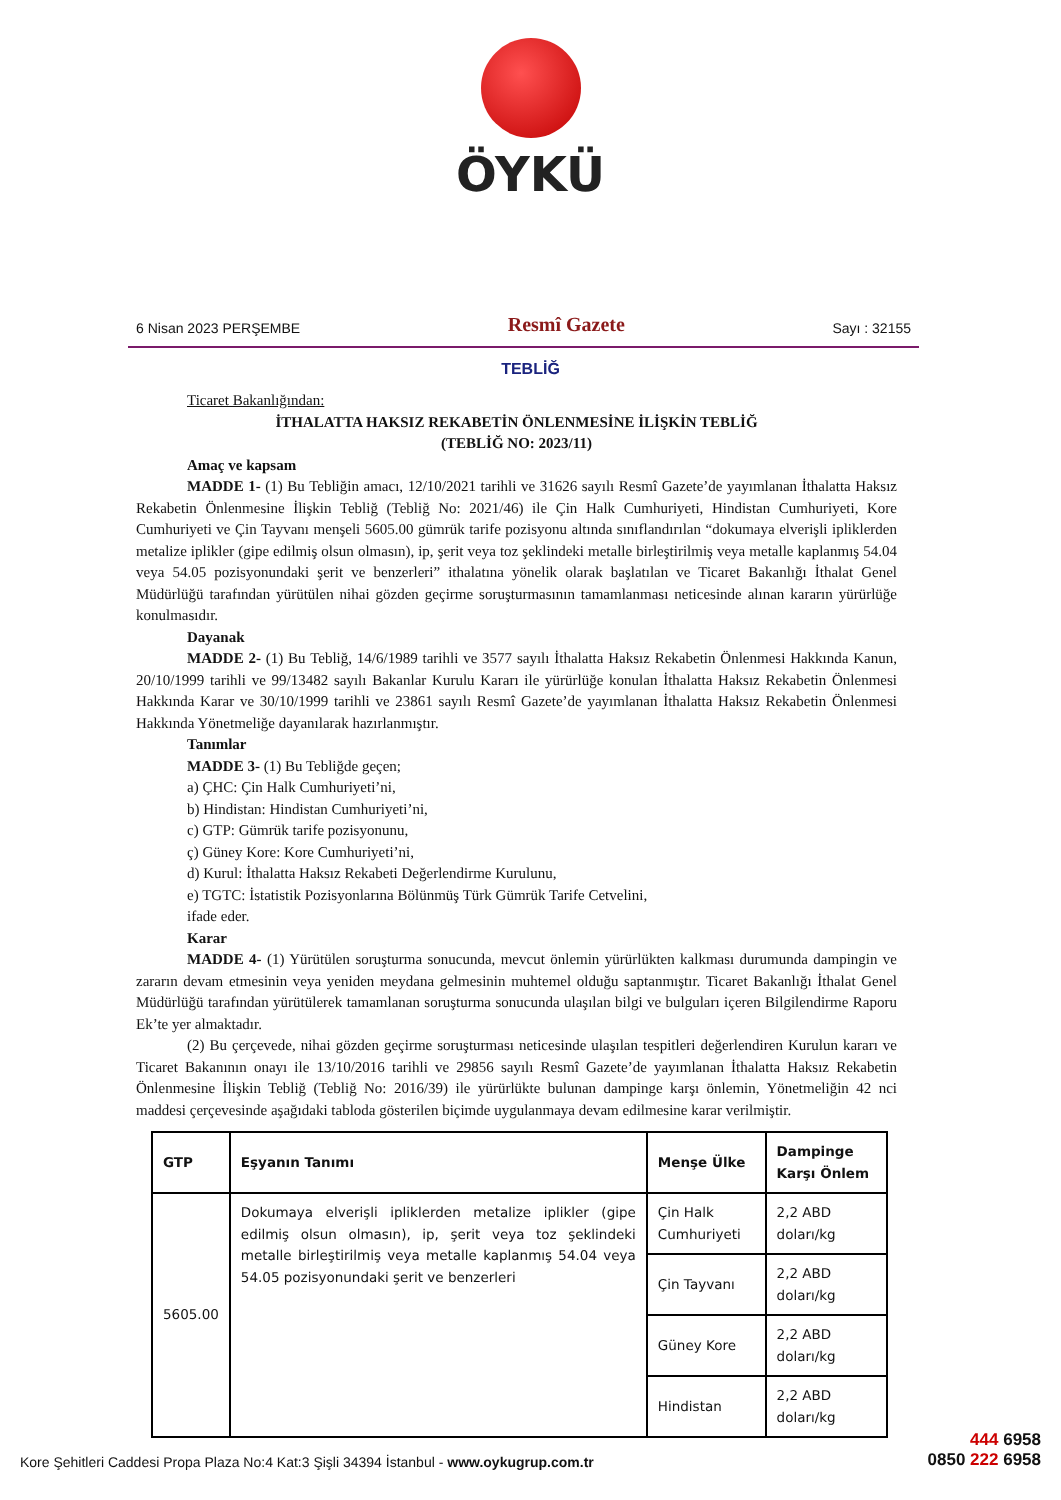ÖYKÜ
6 Nisan 2023 PERŞEMBE Resmî Gazete Sayı : 32155
TEBLİĞ
Ticaret Bakanlığından:
İTHALATTA HAKSIZ REKABETİN ÖNLENMESİNE İLİŞKİN TEBLİĞ
(TEBLİĞ NO: 2023/11)
Amaç ve kapsam
MADDE 1- (1) Bu Tebliğin amacı, 12/10/2021 tarihli ve 31626 sayılı Resmî Gazete’de yayımlanan İthalatta Haksız Rekabetin Önlenmesine İlişkin Tebliğ (Tebliğ No: 2021/46) ile Çin Halk Cumhuriyeti, Hindistan Cumhuriyeti, Kore Cumhuriyeti ve Çin Tayvanı menşeli 5605.00 gümrük tarife pozisyonu altında sınıflandırılan “dokumaya elverişli ipliklerden metalize iplikler (gipe edilmiş olsun olmasın), ip, şerit veya toz şeklindeki metalle birleştirilmiş veya metalle kaplanmış 54.04 veya 54.05 pozisyonundaki şerit ve benzerleri” ithalatına yönelik olarak başlatılan ve Ticaret Bakanlığı İthalat Genel Müdürlüğü tarafından yürütülen nihai gözden geçirme soruşturmasının tamamlanması neticesinde alınan kararın yürürlüğe konulmasıdır.
Dayanak
MADDE 2- (1) Bu Tebliğ, 14/6/1989 tarihli ve 3577 sayılı İthalatta Haksız Rekabetin Önlenmesi Hakkında Kanun, 20/10/1999 tarihli ve 99/13482 sayılı Bakanlar Kurulu Kararı ile yürürlüğe konulan İthalatta Haksız Rekabetin Önlenmesi Hakkında Karar ve 30/10/1999 tarihli ve 23861 sayılı Resmî Gazete’de yayımlanan İthalatta Haksız Rekabetin Önlenmesi Hakkında Yönetmeliğe dayanılarak hazırlanmıştır.
Tanımlar
MADDE 3- (1) Bu Tebliğde geçen;
a) ÇHC: Çin Halk Cumhuriyeti’ni,
b) Hindistan: Hindistan Cumhuriyeti’ni,
c) GTP: Gümrük tarife pozisyonunu,
ç) Güney Kore: Kore Cumhuriyeti’ni,
d) Kurul: İthalatta Haksız Rekabeti Değerlendirme Kurulunu,
e) TGTC: İstatistik Pozisyonlarına Bölünmüş Türk Gümrük Tarife Cetvelini,
ifade eder.
Karar
MADDE 4- (1) Yürütülen soruşturma sonucunda, mevcut önlemin yürürlükten kalkması durumunda dampingin ve zararın devam etmesinin veya yeniden meydana gelmesinin muhtemel olduğu saptanmıştır. Ticaret Bakanlığı İthalat Genel Müdürlüğü tarafından yürütülerek tamamlanan soruşturma sonucunda ulaşılan bilgi ve bulguları içeren Bilgilendirme Raporu Ek’te yer almaktadır.
(2) Bu çerçevede, nihai gözden geçirme soruşturması neticesinde ulaşılan tespitleri değerlendiren Kurulun kararı ve Ticaret Bakanının onayı ile 13/10/2016 tarihli ve 29856 sayılı Resmî Gazete’de yayımlanan İthalatta Haksız Rekabetin Önlenmesine İlişkin Tebliğ (Tebliğ No: 2016/39) ile yürürlükte bulunan dampinge karşı önlemin, Yönetmeliğin 42 nci maddesi çerçevesinde aşağıdaki tabloda gösterilen biçimde uygulanmaya devam edilmesine karar verilmiştir.
| GTP | Eşyanın Tanımı | Menşe Ülke | Dampinge Karşı Önlem |
| --- | --- | --- | --- |
| 5605.00 | Dokumaya elverişli ipliklerden metalize iplikler (gipe edilmiş olsun olmasın), ip, şerit veya toz şeklindeki metalle birleştirilmiş veya metalle kaplanmış 54.04 veya 54.05 pozisyonundaki şerit ve benzerleri | Çin Halk Cumhuriyeti | 2,2 ABD doları/kg |
| | | Çin Tayvanı | 2,2 ABD doları/kg |
| | | Güney Kore | 2,2 ABD doları/kg |
| | | Hindistan | 2,2 ABD doları/kg |
Kore Şehitleri Caddesi Propa Plaza No:4 Kat:3 Şişli 34394 İstanbul - www.oykugrup.com.tr
444 6958
0850 222 6958